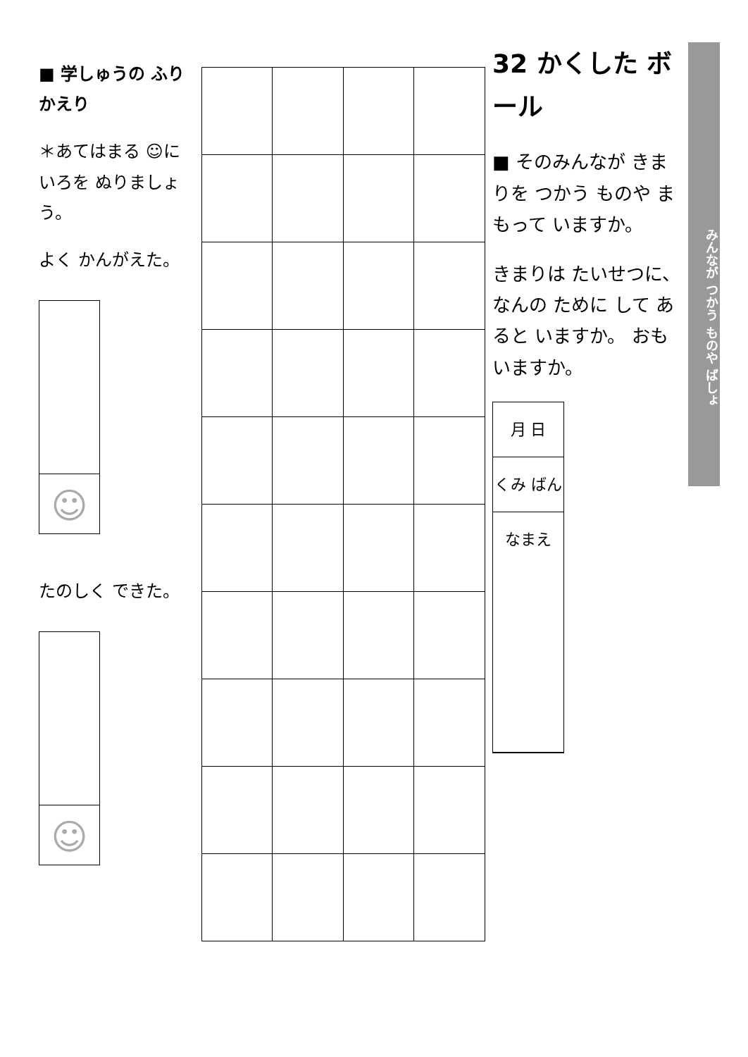32 かくした ボール
■ そのみんなが きまりを つかう ものや まもって いますか。
きまりは たいせつに、なんの ために して あると いますか。 おもいますか。
月 日
くみ ばん
なまえ
みんなが つかう ものや ばしょ
■ 学しゅうの ふりかえり
＊あてはまる ☺に いろを ぬりましょう。
よく かんがえた。
☺
たのしく できた。
☺